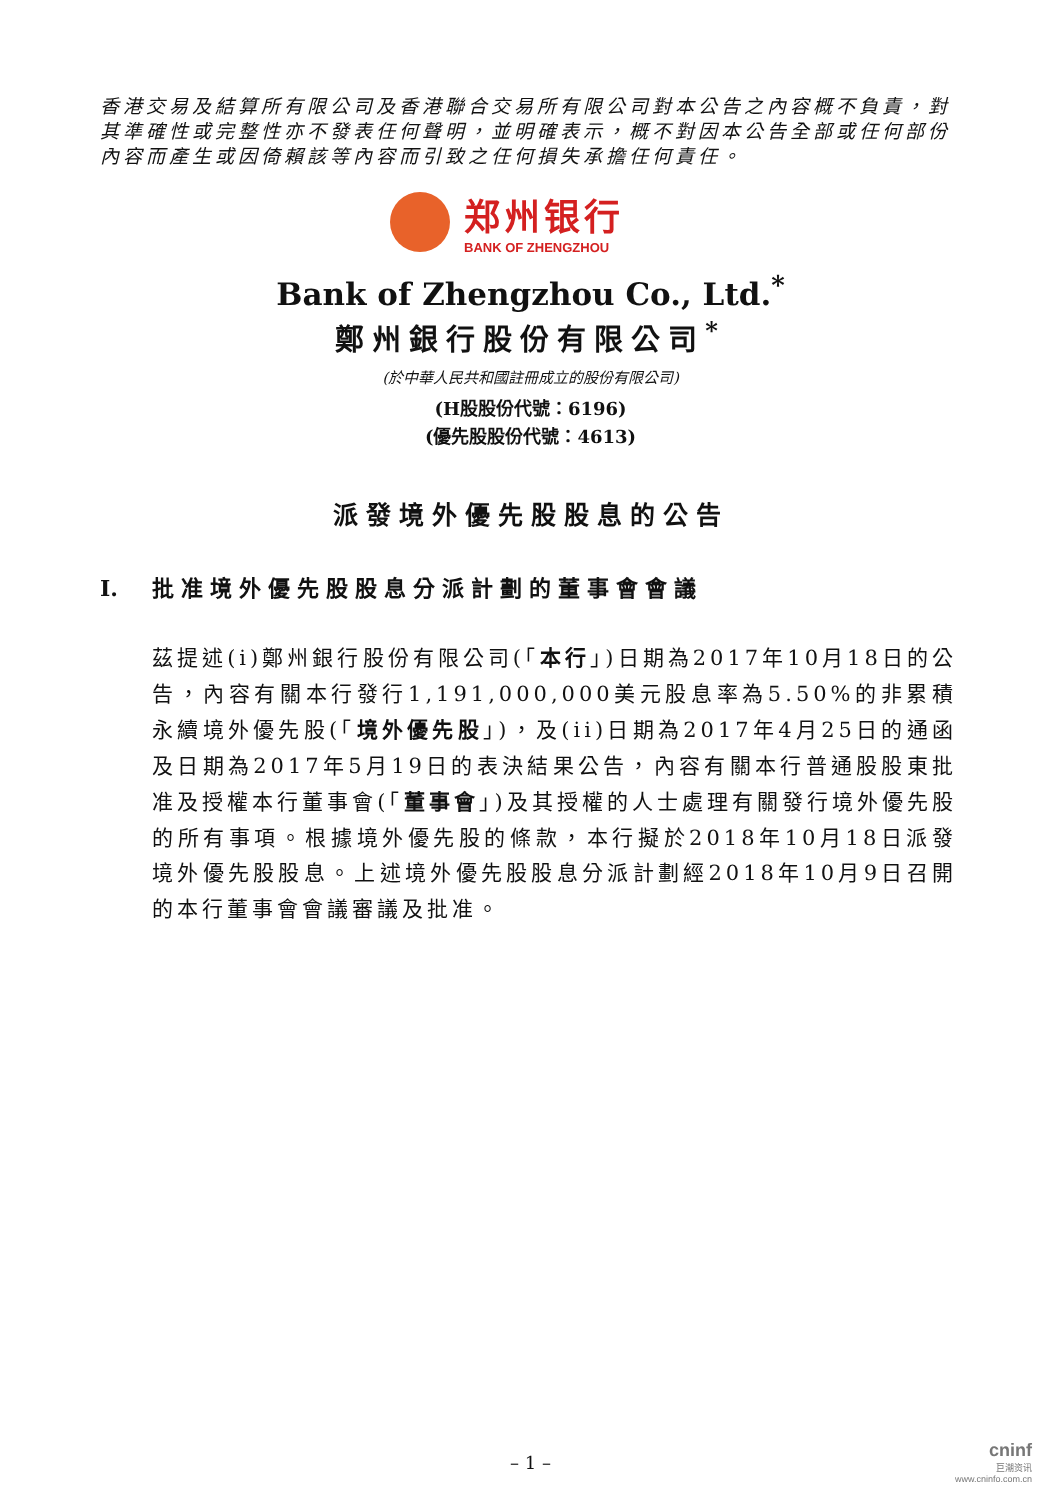香港交易及結算所有限公司及香港聯合交易所有限公司對本公告之內容概不負責，對其準確性或完整性亦不發表任何聲明，並明確表示，概不對因本公告全部或任何部份內容而產生或因倚賴該等內容而引致之任何損失承擔任何責任。
郑州银行
BANK OF ZHENGZHOU
Bank of Zhengzhou Co., Ltd.<sup>*</sup>
鄭州銀行股份有限公司<sup>*</sup>
(於中華人民共和國註冊成立的股份有限公司)
(H股股份代號：6196)
(優先股股份代號：4613)
派發境外優先股股息的公告
I. 批准境外優先股股息分派計劃的董事會會議
茲提述(i)鄭州銀行股份有限公司(「本行」)日期為2017年10月18日的公告，內容有關本行發行1,191,000,000美元股息率為5.50%的非累積永續境外優先股(「境外優先股」)，及(ii)日期為2017年4月25日的通函及日期為2017年5月19日的表決結果公告，內容有關本行普通股股東批准及授權本行董事會(「董事會」)及其授權的人士處理有關發行境外優先股的所有事項。根據境外優先股的條款，本行擬於2018年10月18日派發境外優先股股息。上述境外優先股股息分派計劃經2018年10月9日召開的本行董事會會議審議及批准。
– 1 –
cninf
巨潮资讯
www.cninfo.com.cn